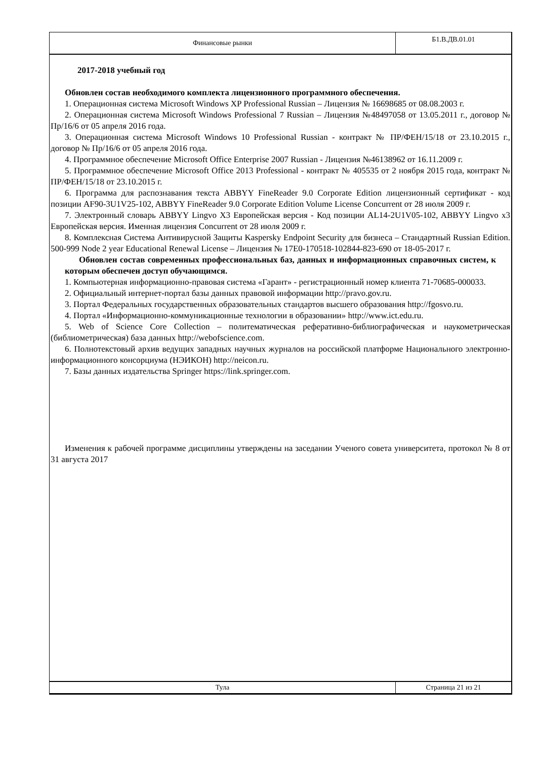Финансовые рынки
Б1.В.ДВ.01.01
2017-2018 учебный год
Обновлен состав необходимого комплекта лицензионного программного обеспечения.
1. Операционная система Microsoft Windows XP Professional Russian – Лицензия № 16698685 от 08.08.2003 г.
2. Операционная система Microsoft Windows Professional 7 Russian – Лицензия №48497058 от 13.05.2011 г., договор № Пр/16/6 от 05 апреля 2016 года.
3. Операционная система Microsoft Windows 10 Professional Russian - контракт № ПР/ФЕН/15/18 от 23.10.2015 г., договор № Пр/16/6 от 05 апреля 2016 года.
4. Программное обеспечение Microsoft Office Enterprise 2007 Russian - Лицензия №46138962 от 16.11.2009 г.
5. Программное обеспечение Microsoft Office 2013 Professional - контракт № 405535 от 2 ноября 2015 года, контракт № ПР/ФЕН/15/18 от 23.10.2015 г.
6. Программа для распознавания текста ABBYY FineReader 9.0 Corporate Edition лицензионный сертификат - код позиции AF90-3U1V25-102, ABBYY FineReader 9.0 Corporate Edition Volume License Concurrent от 28 июля 2009 г.
7. Электронный словарь ABBYY Lingvo X3 Европейская версия - Код позиции AL14-2U1V05-102, ABBYY Lingvo x3 Европейская версия. Именная лицензия Concurrent от 28 июля 2009 г.
8. Комплексная Система Антивирусной Защиты Kaspersky Endpoint Security для бизнеса – Стандартный Russian Edition. 500-999 Node 2 year Educational Renewal License – Лицензия № 17E0-170518-102844-823-690 от 18-05-2017 г.
Обновлен состав современных профессиональных баз, данных и информационных справочных систем, к которым обеспечен доступ обучающимся.
1. Компьютерная информационно-правовая система «Гарант» - регистрационный номер клиента 71-70685-000033.
2. Официальный интернет-портал базы данных правовой информации http://pravo.gov.ru.
3. Портал Федеральных государственных образовательных стандартов высшего образования http://fgosvo.ru.
4. Портал «Информационно-коммуникационные технологии в образовании» http://www.ict.edu.ru.
5. Web of Science Core Collection – политематическая реферативно-библиографическая и наукометрическая (библиометрическая) база данных http://webofscience.com.
6. Полнотекстовый архив ведущих западных научных журналов на российской платформе Национального электронно-информационного консорциума (НЭИКОН) http://neicon.ru.
7. Базы данных издательства Springer https://link.springer.com.
Изменения к рабочей программе дисциплины утверждены на заседании Ученого совета университета, протокол № 8 от 31 августа 2017
Тула Страница 21 из 21